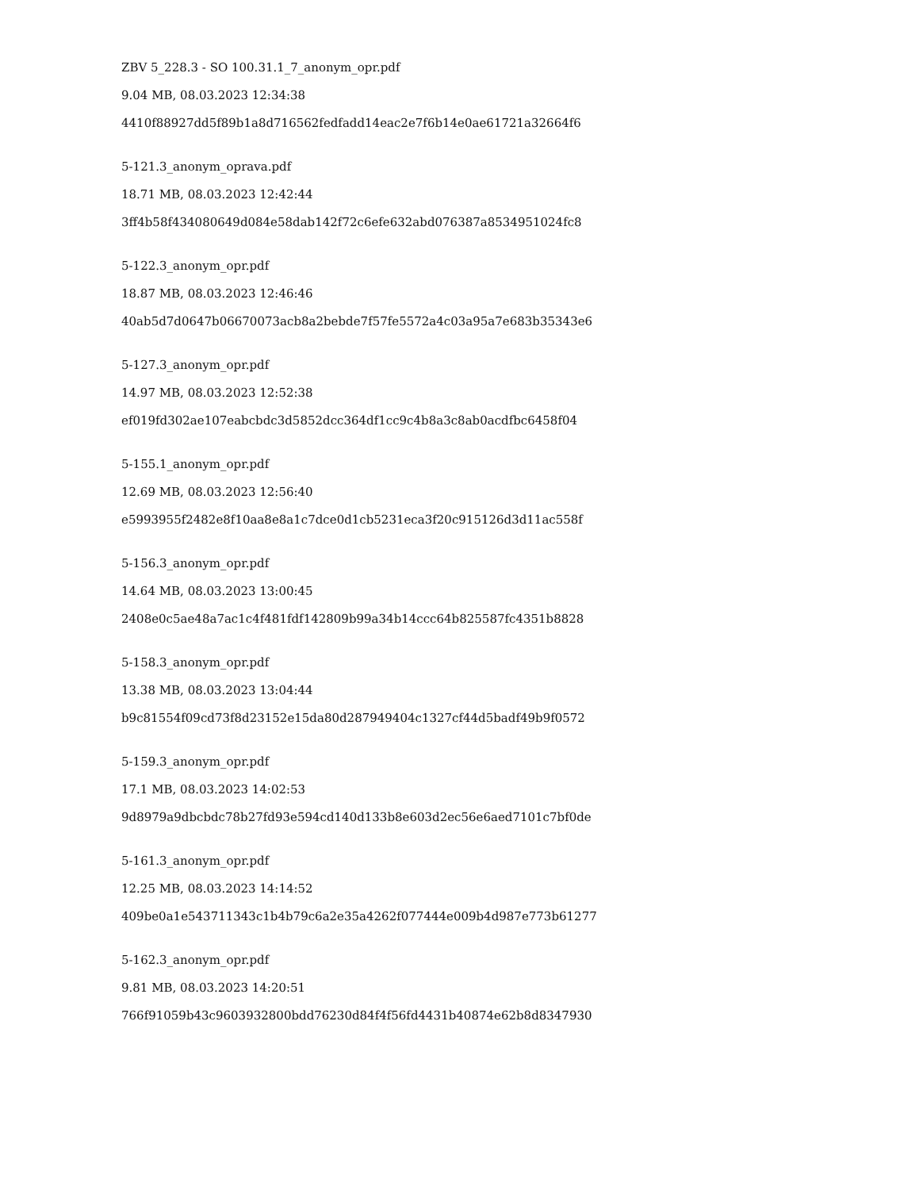ZBV 5_228.3 - SO 100.31.1_7_anonym_opr.pdf
9.04 MB, 08.03.2023 12:34:38
4410f88927dd5f89b1a8d716562fedfadd14eac2e7f6b14e0ae61721a32664f6
5-121.3_anonym_oprava.pdf
18.71 MB, 08.03.2023 12:42:44
3ff4b58f434080649d084e58dab142f72c6efe632abd076387a8534951024fc8
5-122.3_anonym_opr.pdf
18.87 MB, 08.03.2023 12:46:46
40ab5d7d0647b06670073acb8a2bebde7f57fe5572a4c03a95a7e683b35343e6
5-127.3_anonym_opr.pdf
14.97 MB, 08.03.2023 12:52:38
ef019fd302ae107eabcbdc3d5852dcc364df1cc9c4b8a3c8ab0acdfbc6458f04
5-155.1_anonym_opr.pdf
12.69 MB, 08.03.2023 12:56:40
e5993955f2482e8f10aa8e8a1c7dce0d1cb5231eca3f20c915126d3d11ac558f
5-156.3_anonym_opr.pdf
14.64 MB, 08.03.2023 13:00:45
2408e0c5ae48a7ac1c4f481fdf142809b99a34b14ccc64b825587fc4351b8828
5-158.3_anonym_opr.pdf
13.38 MB, 08.03.2023 13:04:44
b9c81554f09cd73f8d23152e15da80d287949404c1327cf44d5badf49b9f0572
5-159.3_anonym_opr.pdf
17.1 MB, 08.03.2023 14:02:53
9d8979a9dbcbdc78b27fd93e594cd140d133b8e603d2ec56e6aed7101c7bf0de
5-161.3_anonym_opr.pdf
12.25 MB, 08.03.2023 14:14:52
409be0a1e543711343c1b4b79c6a2e35a4262f077444e009b4d987e773b61277
5-162.3_anonym_opr.pdf
9.81 MB, 08.03.2023 14:20:51
766f91059b43c9603932800bdd76230d84f4f56fd4431b40874e62b8d8347930